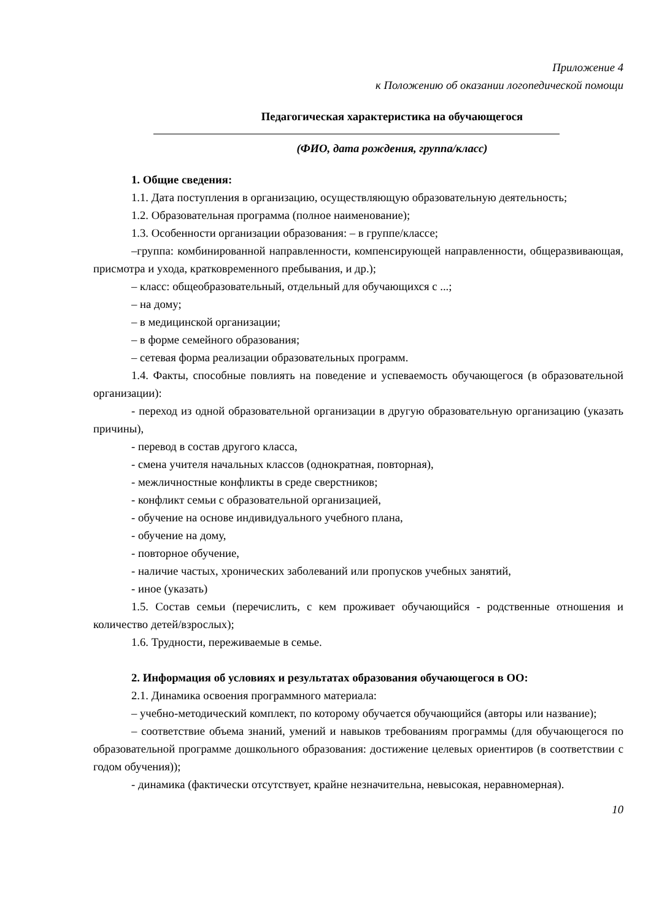Приложение 4
к Положению об оказании логопедической помощи
Педагогическая характеристика на обучающегося
(ФИО, дата рождения, группа/класс)
1. Общие сведения:
1.1. Дата поступления в организацию, осуществляющую образовательную деятельность;
1.2. Образовательная программа (полное наименование);
1.3. Особенности организации образования: – в группе/классе;
–группа: комбинированной направленности, компенсирующей направленности, общеразвивающая, присмотра и ухода, кратковременного пребывания, и др.);
– класс: общеобразовательный, отдельный для обучающихся с ...;
– на дому;
– в медицинской организации;
– в форме семейного образования;
– сетевая форма реализации образовательных программ.
1.4. Факты, способные повлиять на поведение и успеваемость обучающегося (в образовательной организации):
- переход из одной образовательной организации в другую образовательную организацию (указать причины),
- перевод в состав другого класса,
- смена учителя начальных классов (однократная, повторная),
- межличностные конфликты в среде сверстников;
- конфликт семьи с образовательной организацией,
- обучение на основе индивидуального учебного плана,
- обучение на дому,
- повторное обучение,
- наличие частых, хронических заболеваний или пропусков учебных занятий,
- иное (указать)
1.5. Состав семьи (перечислить, с кем проживает обучающийся - родственные отношения и количество детей/взрослых);
1.6. Трудности, переживаемые в семье.
2. Информация об условиях и результатах образования обучающегося в ОО:
2.1. Динамика освоения программного материала:
– учебно-методический комплект, по которому обучается обучающийся (авторы или название);
– соответствие объема знаний, умений и навыков требованиям программы (для обучающегося по образовательной программе дошкольного образования: достижение целевых ориентиров (в соответствии с годом обучения));
- динамика (фактически отсутствует, крайне незначительна, невысокая, неравномерная).
10